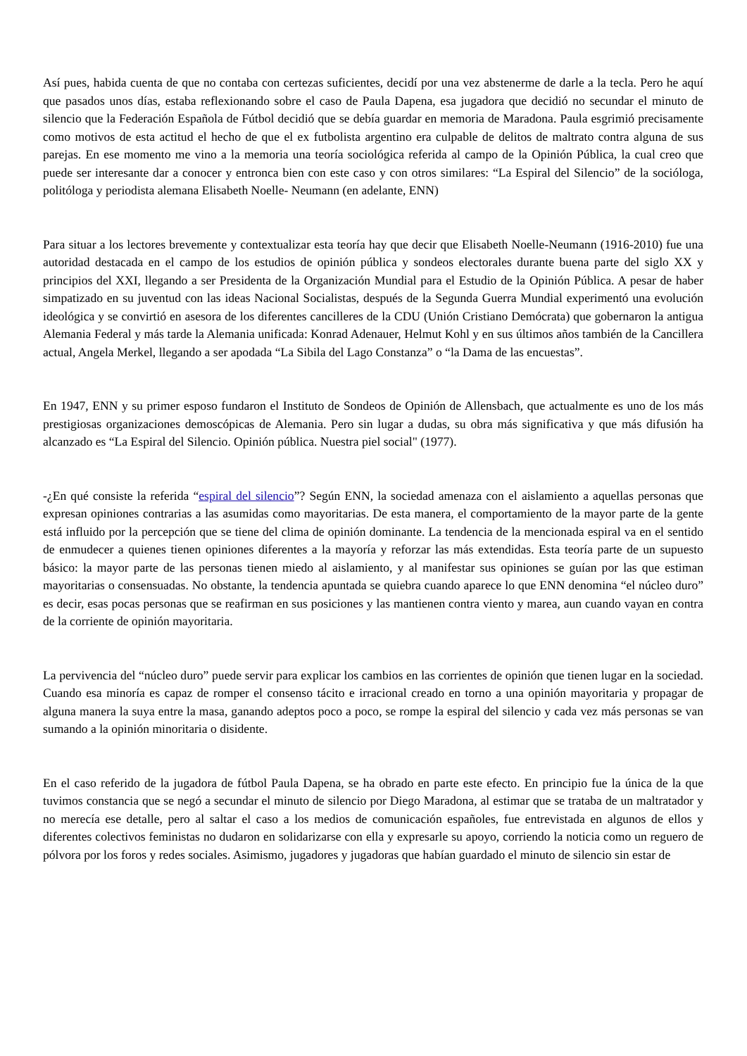Así pues, habida cuenta de que no contaba con certezas suficientes, decidí por una vez abstenerme de darle a la tecla. Pero he aquí que pasados unos días, estaba reflexionando sobre el caso de Paula Dapena, esa jugadora que decidió no secundar el minuto de silencio que la Federación Española de Fútbol decidió que se debía guardar en memoria de Maradona. Paula esgrimió precisamente como motivos de esta actitud el hecho de que el ex futbolista argentino era culpable de delitos de maltrato contra alguna de sus parejas. En ese momento me vino a la memoria una teoría sociológica referida al campo de la Opinión Pública, la cual creo que puede ser interesante dar a conocer y entronca bien con este caso y con otros similares: “La Espiral del Silencio” de la socióloga, politóloga y periodista alemana Elisabeth Noelle- Neumann (en adelante, ENN)
Para situar a los lectores brevemente y contextualizar esta teoría hay que decir que Elisabeth Noelle-Neumann (1916-2010) fue una autoridad destacada en el campo de los estudios de opinión pública y sondeos electorales durante buena parte del siglo XX y principios del XXI, llegando a ser Presidenta de la Organización Mundial para el Estudio de la Opinión Pública. A pesar de haber simpatizado en su juventud con las ideas Nacional Socialistas, después de la Segunda Guerra Mundial experimentó una evolución ideológica y se convirtió en asesora de los diferentes cancilleres de la CDU (Unión Cristiano Demócrata) que gobernaron la antigua Alemania Federal y más tarde la Alemania unificada: Konrad Adenauer, Helmut Kohl y en sus últimos años también de la Cancillera actual, Angela Merkel, llegando a ser apodada “La Sibila del Lago Constanza” o “la Dama de las encuestas”.
En 1947, ENN y su primer esposo fundaron el Instituto de Sondeos de Opinión de Allensbach, que actualmente es uno de los más prestigiosas organizaciones demoscópicas de Alemania. Pero sin lugar a dudas, su obra más significativa y que más difusión ha alcanzado es “La Espiral del Silencio. Opinión pública. Nuestra piel social" (1977).
-¿En qué consiste la referida “espiral del silencio”? Según ENN, la sociedad amenaza con el aislamiento a aquellas personas que expresan opiniones contrarias a las asumidas como mayoritarias. De esta manera, el comportamiento de la mayor parte de la gente está influido por la percepción que se tiene del clima de opinión dominante. La tendencia de la mencionada espiral va en el sentido de enmudecer a quienes tienen opiniones diferentes a la mayoría y reforzar las más extendidas. Esta teoría parte de un supuesto básico: la mayor parte de las personas tienen miedo al aislamiento, y al manifestar sus opiniones se guían por las que estiman mayoritarias o consensuadas. No obstante, la tendencia apuntada se quiebra cuando aparece lo que ENN denomina “el núcleo duro” es decir, esas pocas personas que se reafirman en sus posiciones y las mantienen contra viento y marea, aun cuando vayan en contra de la corriente de opinión mayoritaria.
La pervivencia del “núcleo duro” puede servir para explicar los cambios en las corrientes de opinión que tienen lugar en la sociedad. Cuando esa minoría es capaz de romper el consenso tácito e irracional creado en torno a una opinión mayoritaria y propagar de alguna manera la suya entre la masa, ganando adeptos poco a poco, se rompe la espiral del silencio y cada vez más personas se van sumando a la opinión minoritaria o disidente.
En el caso referido de la jugadora de fútbol Paula Dapena, se ha obrado en parte este efecto. En principio fue la única de la que tuvimos constancia que se negó a secundar el minuto de silencio por Diego Maradona, al estimar que se trataba de un maltratador y no merecía ese detalle, pero al saltar el caso a los medios de comunicación españoles, fue entrevistada en algunos de ellos y diferentes colectivos feministas no dudaron en solidarizarse con ella y expresarle su apoyo, corriendo la noticia como un reguero de pólvora por los foros y redes sociales. Asimismo, jugadores y jugadoras que habían guardado el minuto de silencio sin estar de